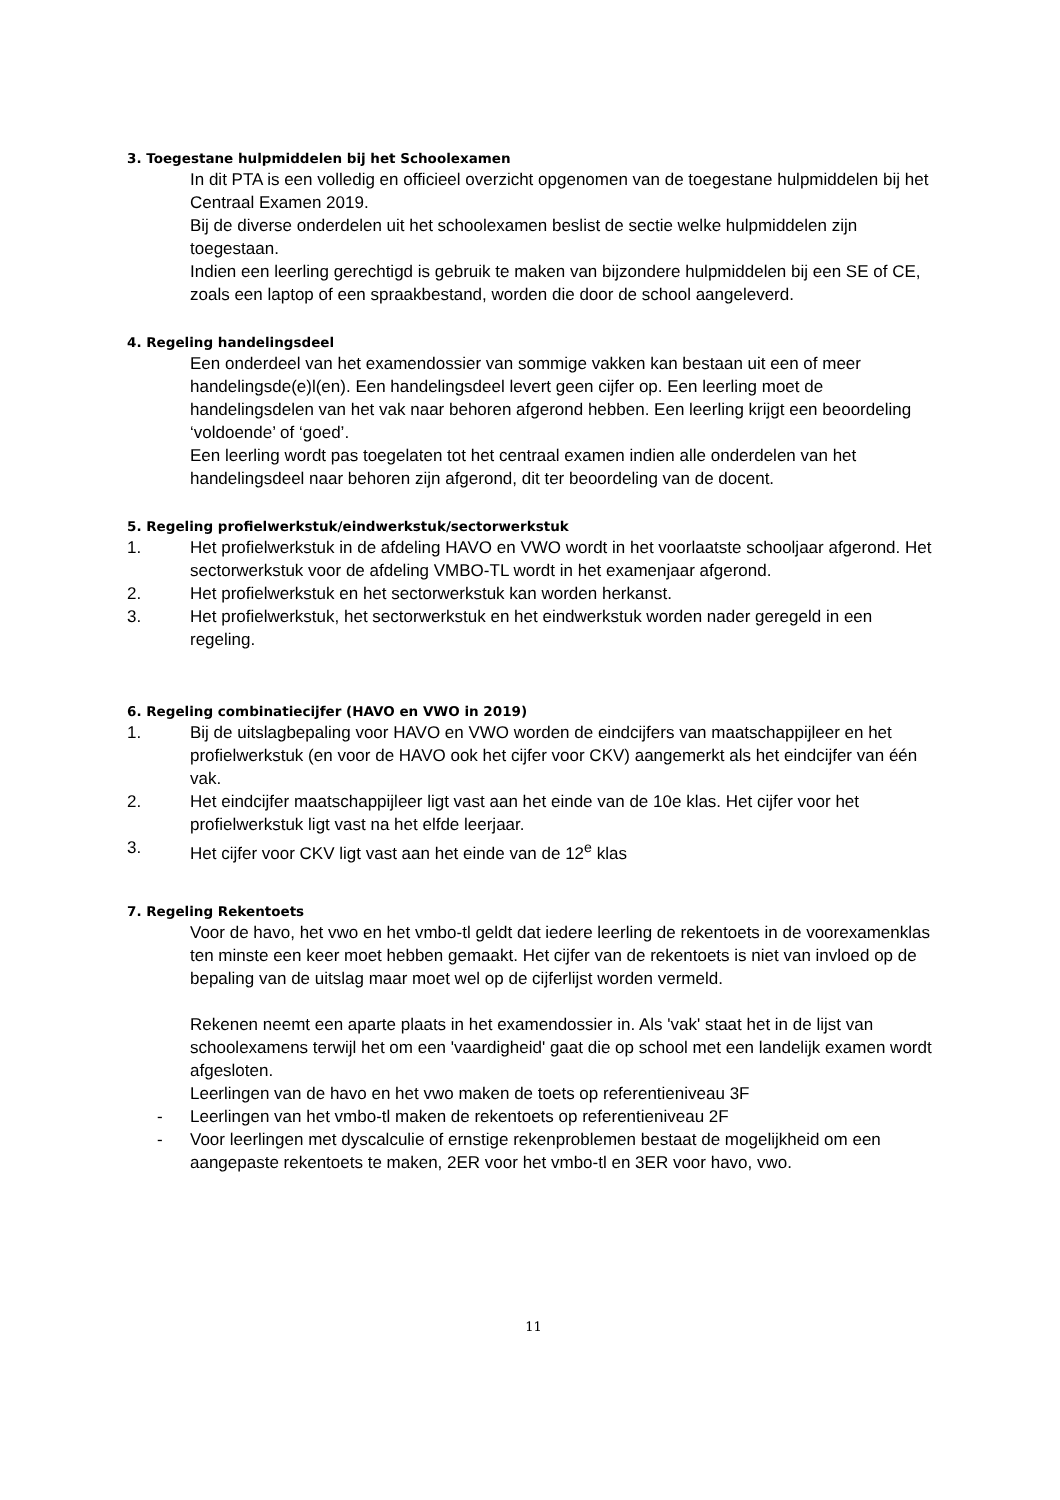3. Toegestane hulpmiddelen bij het Schoolexamen
In dit PTA is een volledig en officieel overzicht opgenomen van de toegestane hulpmiddelen bij het Centraal Examen 2019.
Bij de diverse onderdelen uit het schoolexamen beslist de sectie welke hulpmiddelen zijn toegestaan.
Indien een leerling gerechtigd is gebruik te maken van bijzondere hulpmiddelen bij een SE of CE, zoals een laptop of een spraakbestand, worden die door de school aangeleverd.
4. Regeling handelingsdeel
Een onderdeel van het examendossier van sommige vakken kan bestaan uit een of meer handelingsde(e)l(en). Een handelingsdeel levert geen cijfer op. Een leerling moet de handelingsdelen van het vak naar behoren afgerond hebben. Een leerling krijgt een beoordeling ‘voldoende’ of ‘goed’.
Een leerling wordt pas toegelaten tot het centraal examen indien alle onderdelen van het handelingsdeel naar behoren zijn afgerond, dit ter beoordeling van de docent.
5. Regeling profielwerkstuk/eindwerkstuk/sectorwerkstuk
1. Het profielwerkstuk in de afdeling HAVO en VWO wordt in het voorlaatste schooljaar afgerond. Het sectorwerkstuk voor de afdeling VMBO-TL wordt in het examenjaar afgerond.
2. Het profielwerkstuk en het sectorwerkstuk kan worden herkanst.
3. Het profielwerkstuk, het sectorwerkstuk en het eindwerkstuk worden nader geregeld in een regeling.
6. Regeling combinatiecijfer (HAVO en VWO in 2019)
1. Bij de uitslagbepaling voor HAVO en VWO worden de eindcijfers van maatschappijleer en het profielwerkstuk (en voor de HAVO ook het cijfer voor CKV) aangemerkt als het eindcijfer van één vak.
2. Het eindcijfer maatschappijleer ligt vast aan het einde van de 10e klas. Het cijfer voor het profielwerkstuk ligt vast na het elfde leerjaar.
3. Het cijfer voor CKV ligt vast aan het einde van de 12<sup>e</sup> klas
7. Regeling Rekentoets
Voor de havo, het vwo en het vmbo-tl geldt dat iedere leerling de rekentoets in de voorexamenklas ten minste een keer moet hebben gemaakt. Het cijfer van de rekentoets is niet van invloed op de bepaling van de uitslag maar moet wel op de cijferlijst worden vermeld.
Rekenen neemt een aparte plaats in het examendossier in. Als 'vak' staat het in de lijst van schoolexamens terwijl het om een 'vaardigheid' gaat die op school met een landelijk examen wordt afgesloten.
Leerlingen van de havo en het vwo maken de toets op referentieniveau 3F
- Leerlingen van het vmbo-tl maken de rekentoets op referentieniveau 2F
- Voor leerlingen met dyscalculie of ernstige rekenproblemen bestaat de mogelijkheid om een aangepaste rekentoets te maken, 2ER voor het vmbo-tl en 3ER voor havo, vwo.
11